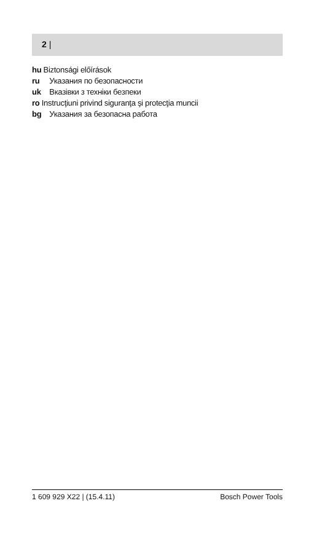2 |
hu Biztonsági előírások
ru Указания по безопасности
uk Вказівки з техніки безпеки
ro Instrucţiuni privind siguranţa şi protecţia muncii
bg Указания за безопасна работа
1 609 929 X22 | (15.4.11) Bosch Power Tools